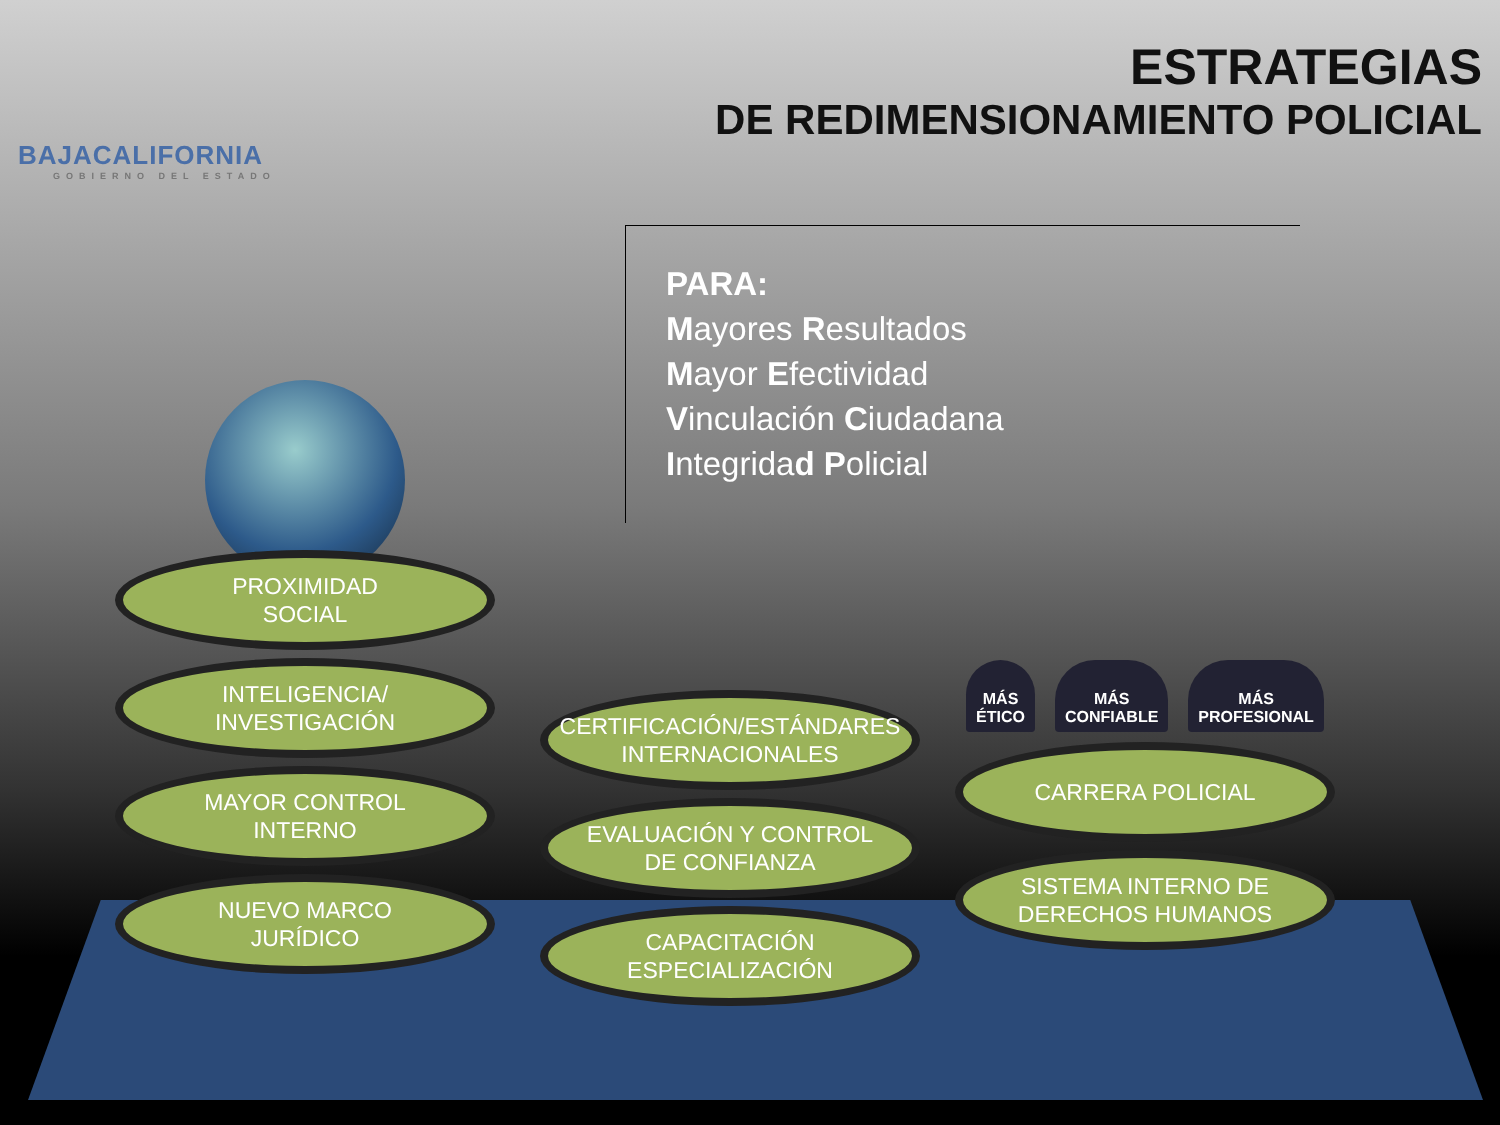BAJACALIFORNIA
GOBIERNO DEL ESTADO
ESTRATEGIAS
DE REDIMENSIONAMIENTO POLICIAL
PARA:
Mayores Resultados
Mayor Efectividad
Vinculación Ciudadana
Integridad Policial
PROXIMIDAD
SOCIAL
INTELIGENCIA/
INVESTIGACIÓN
MAYOR CONTROL
INTERNO
NUEVO MARCO
JURÍDICO
CERTIFICACIÓN/ESTÁNDARES
INTERNACIONALES
EVALUACIÓN Y CONTROL
DE CONFIANZA
CAPACITACIÓN
ESPECIALIZACIÓN
MÁS
ÉTICO MÁS
CONFIABLE MÁS
PROFESIONAL
CARRERA POLICIAL
SISTEMA INTERNO DE
DERECHOS HUMANOS